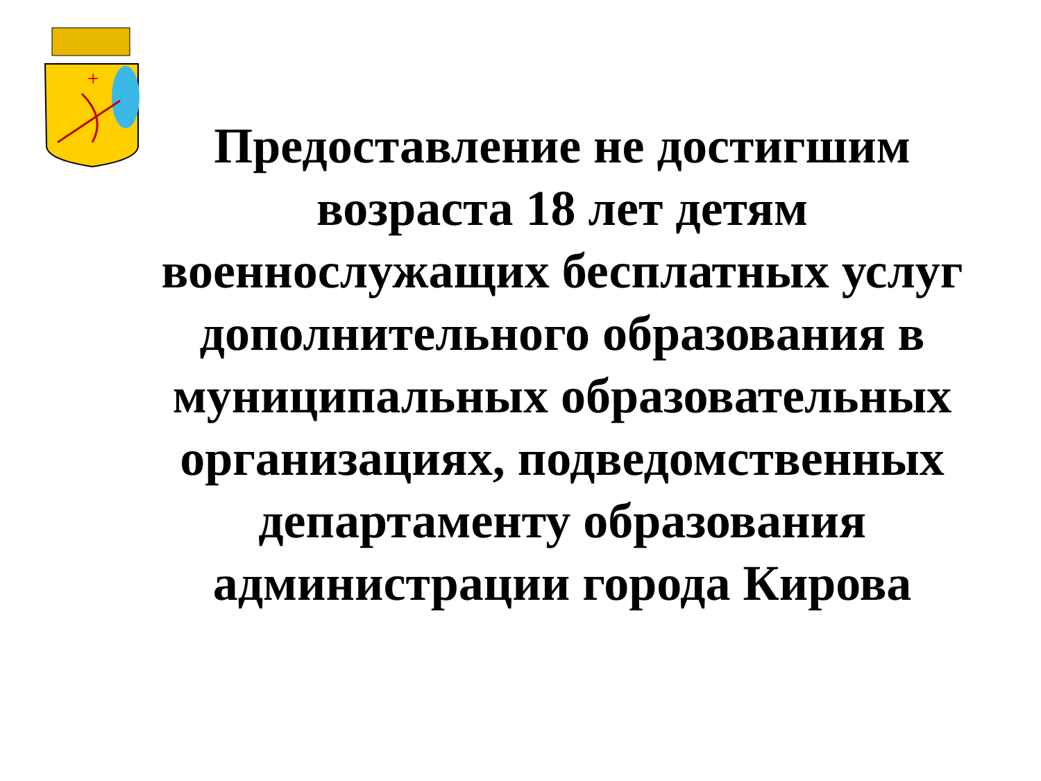+
Предоставление не достигшим возраста 18 лет детям военнослужащих бесплатных услуг дополнительного образования в муниципальных образовательных организациях, подведомственных департаменту образования администрации города Кирова